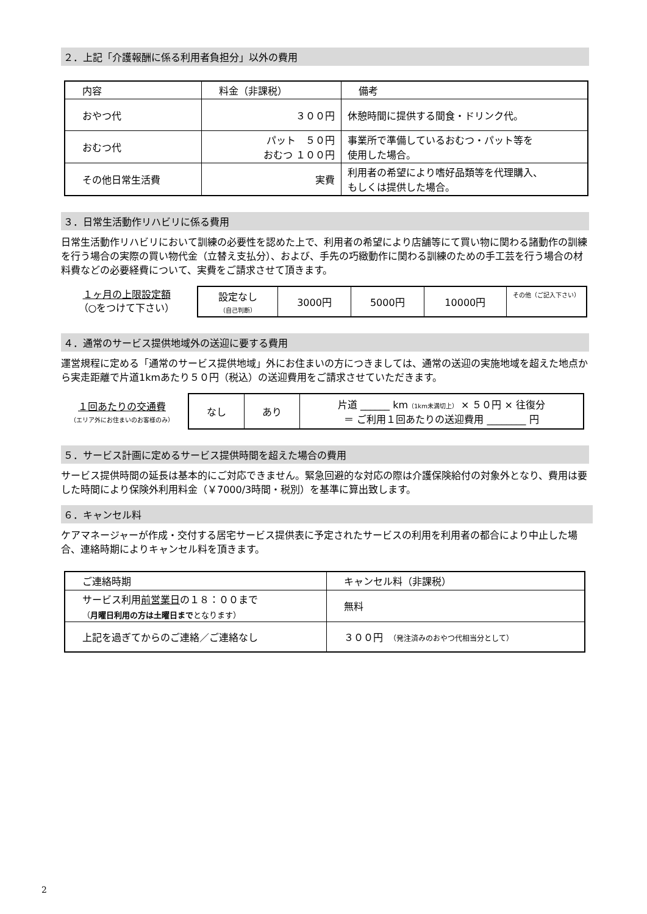２．上記「介護報酬に係る利用者負担分」以外の費用
| 内容 | 料金（非課税） | 備考 |
| --- | --- | --- |
| おやつ代 | ３００円 | 休憩時間に提供する間食・ドリンク代。 |
| おむつ代 | パット ５０円 おむつ １００円 | 事業所で準備しているおむつ・パット等を 使用した場合。 |
| その他日常生活費 | 実費 | 利用者の希望により嗜好品類等を代理購入、 もしくは提供した場合。 |
３．日常生活動作リハビリに係る費用
日常生活動作リハビリにおいて訓練の必要性を認めた上で、利用者の希望により店舗等にて買い物に関わる諸動作の訓練を行う場合の実際の買い物代金（立替え支払分）、および、手先の巧緻動作に関わる訓練のための手工芸を行う場合の材料費などの必要経費について、実費をご請求させて頂きます。
１ヶ月の上限設定額
（○をつけて下さい）
| 設定なし （自己判断） | 3000円 | 5000円 | 10000円 | その他（ご記入下さい） |
４．通常のサービス提供地域外の送迎に要する費用
運営規程に定める「通常のサービス提供地域」外にお住まいの方につきましては、通常の送迎の実施地域を超えた地点から実走距離で片道1kmあたり５０円（税込）の送迎費用をご請求させていただきます。
１回あたりの交通費
（エリア外にお住まいのお客様のみ）
| なし | あり | 片道 ______ km （1km未満切上） × ５０円 × 往復分 ＝ ご利用１回あたりの送迎費用 ________ 円 |
５．サービス計画に定めるサービス提供時間を超えた場合の費用
サービス提供時間の延長は基本的にご対応できません。緊急回避的な対応の際は介護保険給付の対象外となり、費用は要した時間により保険外利用料金（￥7000/3時間・税別）を基準に算出致します。
６．キャンセル料
ケアマネージャーが作成・交付する居宅サービス提供表に予定されたサービスの利用を利用者の都合により中止した場合、連絡時期によりキャンセル料を頂きます。
| ご連絡時期 | キャンセル料（非課税） |
| --- | --- |
| サービス利用 前営業日 の１８：００まで （ 月曜日利用の方は土曜日まで となります） | 無料 |
| 上記を過ぎてからのご連絡／ご連絡なし | ３００円 （発注済みのおやつ代相当分として） |
2